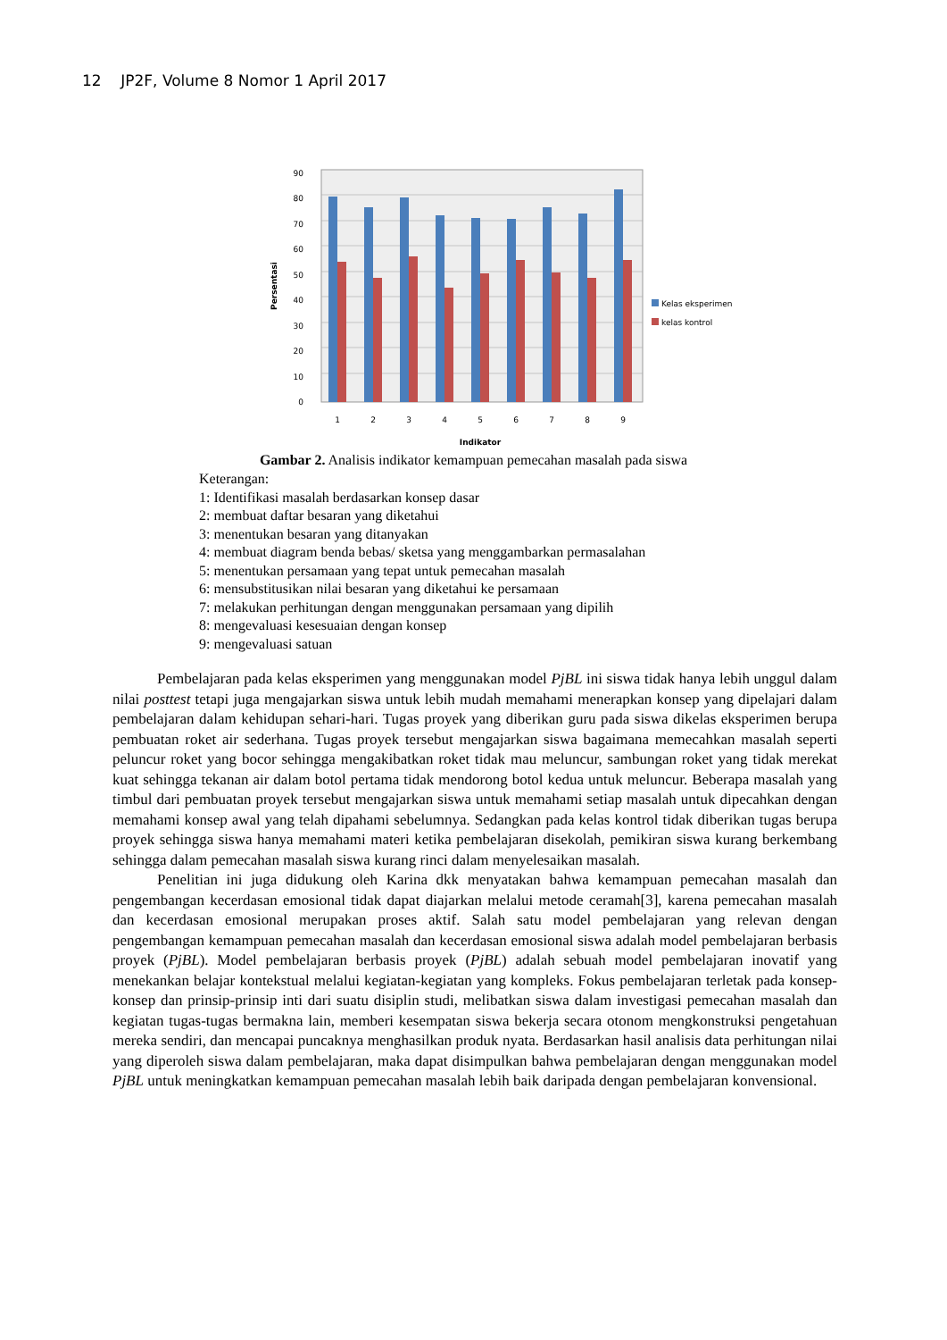12 JP2F, Volume 8 Nomor 1 April 2017
0
10
20
30
40
50
60
70
80
90
1
2
3
4
5
6
7
8
9
Indikator
Persentasi
Kelas eksperimen
kelas kontrol
Gambar 2. Analisis indikator kemampuan pemecahan masalah pada siswa
Keterangan:
1: Identifikasi masalah berdasarkan konsep dasar
2: membuat daftar besaran yang diketahui
3: menentukan besaran yang ditanyakan
4: membuat diagram benda bebas/ sketsa yang menggambarkan permasalahan
5: menentukan persamaan yang tepat untuk pemecahan masalah
6: mensubstitusikan nilai besaran yang diketahui ke persamaan
7: melakukan perhitungan dengan menggunakan persamaan yang dipilih
8: mengevaluasi kesesuaian dengan konsep
9: mengevaluasi satuan
Pembelajaran pada kelas eksperimen yang menggunakan model PjBL ini siswa tidak hanya lebih unggul dalam nilai posttest tetapi juga mengajarkan siswa untuk lebih mudah memahami menerapkan konsep yang dipelajari dalam pembelajaran dalam kehidupan sehari-hari. Tugas proyek yang diberikan guru pada siswa dikelas eksperimen berupa pembuatan roket air sederhana. Tugas proyek tersebut mengajarkan siswa bagaimana memecahkan masalah seperti peluncur roket yang bocor sehingga mengakibatkan roket tidak mau meluncur, sambungan roket yang tidak merekat kuat sehingga tekanan air dalam botol pertama tidak mendorong botol kedua untuk meluncur. Beberapa masalah yang timbul dari pembuatan proyek tersebut mengajarkan siswa untuk memahami setiap masalah untuk dipecahkan dengan memahami konsep awal yang telah dipahami sebelumnya. Sedangkan pada kelas kontrol tidak diberikan tugas berupa proyek sehingga siswa hanya memahami materi ketika pembelajaran disekolah, pemikiran siswa kurang berkembang sehingga dalam pemecahan masalah siswa kurang rinci dalam menyelesaikan masalah.
Penelitian ini juga didukung oleh Karina dkk menyatakan bahwa kemampuan pemecahan masalah dan pengembangan kecerdasan emosional tidak dapat diajarkan melalui metode ceramah[3], karena pemecahan masalah dan kecerdasan emosional merupakan proses aktif. Salah satu model pembelajaran yang relevan dengan pengembangan kemampuan pemecahan masalah dan kecerdasan emosional siswa adalah model pembelajaran berbasis proyek (PjBL). Model pembelajaran berbasis proyek (PjBL) adalah sebuah model pembelajaran inovatif yang menekankan belajar kontekstual melalui kegiatan-kegiatan yang kompleks. Fokus pembelajaran terletak pada konsep-konsep dan prinsip-prinsip inti dari suatu disiplin studi, melibatkan siswa dalam investigasi pemecahan masalah dan kegiatan tugas-tugas bermakna lain, memberi kesempatan siswa bekerja secara otonom mengkonstruksi pengetahuan mereka sendiri, dan mencapai puncaknya menghasilkan produk nyata. Berdasarkan hasil analisis data perhitungan nilai yang diperoleh siswa dalam pembelajaran, maka dapat disimpulkan bahwa pembelajaran dengan menggunakan model PjBL untuk meningkatkan kemampuan pemecahan masalah lebih baik daripada dengan pembelajaran konvensional.